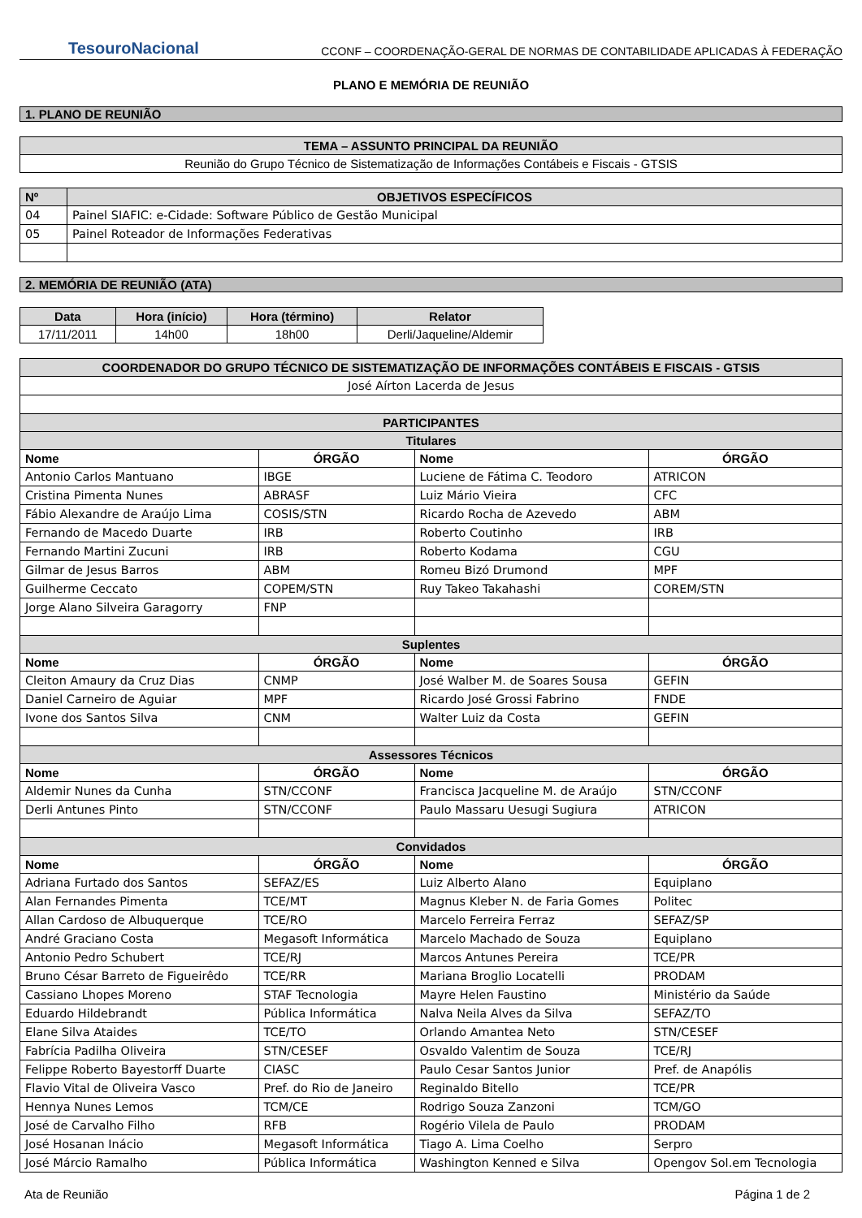TesouroNacional
CCONF – COORDENAÇÃO-GERAL DE NORMAS DE CONTABILIDADE APLICADAS À FEDERAÇÃO
PLANO E MEMÓRIA DE REUNIÃO
1. PLANO DE REUNIÃO
| TEMA – ASSUNTO PRINCIPAL DA REUNIÃO |
| --- |
| Reunião do Grupo Técnico de Sistematização de Informações Contábeis e Fiscais - GTSIS |
| Nº | OBJETIVOS ESPECÍFICOS |
| --- | --- |
| 04 | Painel SIAFIC: e-Cidade: Software Público de Gestão Municipal |
| 05 | Painel Roteador de Informações Federativas |
2. MEMÓRIA DE REUNIÃO (ATA)
| Data | Hora (início) | Hora (término) | Relator |
| --- | --- | --- | --- |
| 17/11/2011 | 14h00 | 18h00 | Derli/Jaqueline/Aldemir |
| COORDENADOR DO GRUPO TÉCNICO DE SISTEMATIZAÇÃO DE INFORMAÇÕES CONTÁBEIS E FISCAIS - GTSIS | | | |
| --- | --- | --- | --- |
| José Aírton Lacerda de Jesus | | | |
| PARTICIPANTES | | | |
| Titulares | | | |
| Nome | ÓRGÃO | Nome | ÓRGÃO |
| Antonio Carlos Mantuano | IBGE | Luciene de Fátima C. Teodoro | ATRICON |
| Cristina Pimenta Nunes | ABRASF | Luiz Mário Vieira | CFC |
| Fábio Alexandre de Araújo Lima | COSIS/STN | Ricardo Rocha de Azevedo | ABM |
| Fernando de Macedo Duarte | IRB | Roberto Coutinho | IRB |
| Fernando Martini Zucuni | IRB | Roberto Kodama | CGU |
| Gilmar de Jesus Barros | ABM | Romeu Bizó Drumond | MPF |
| Guilherme Ceccato | COPEM/STN | Ruy Takeo Takahashi | COREM/STN |
| Jorge Alano Silveira Garagorry | FNP | | |
| Suplentes | | | |
| Nome | ÓRGÃO | Nome | ÓRGÃO |
| Cleiton Amaury da Cruz Dias | CNMP | José Walber M. de Soares Sousa | GEFIN |
| Daniel Carneiro de Aguiar | MPF | Ricardo José Grossi Fabrino | FNDE |
| Ivone dos Santos Silva | CNM | Walter Luiz da Costa | GEFIN |
| Assessores Técnicos | | | |
| Nome | ÓRGÃO | Nome | ÓRGÃO |
| Aldemir Nunes da Cunha | STN/CCONF | Francisca Jacqueline M. de Araújo | STN/CCONF |
| Derli Antunes Pinto | STN/CCONF | Paulo Massaru Uesugi Sugiura | ATRICON |
| Convidados | | | |
| Nome | ÓRGÃO | Nome | ÓRGÃO |
| Adriana Furtado dos Santos | SEFAZ/ES | Luiz Alberto Alano | Equiplano |
| Alan Fernandes Pimenta | TCE/MT | Magnus Kleber N. de Faria Gomes | Politec |
| Allan Cardoso de Albuquerque | TCE/RO | Marcelo Ferreira Ferraz | SEFAZ/SP |
| André Graciano Costa | Megasoft Informática | Marcelo Machado de Souza | Equiplano |
| Antonio Pedro Schubert | TCE/RJ | Marcos Antunes Pereira | TCE/PR |
| Bruno César Barreto de Figueirêdo | TCE/RR | Mariana Broglio Locatelli | PRODAM |
| Cassiano Lhopes Moreno | STAF Tecnologia | Mayre Helen Faustino | Ministério da Saúde |
| Eduardo Hildebrandt | Pública Informática | Nalva Neila Alves da Silva | SEFAZ/TO |
| Elane Silva Ataides | TCE/TO | Orlando Amantea Neto | STN/CESEF |
| Fabrícia Padilha Oliveira | STN/CESEF | Osvaldo Valentim de Souza | TCE/RJ |
| Felippe Roberto Bayestorff Duarte | CIASC | Paulo Cesar Santos Junior | Pref. de Anapólis |
| Flavio Vital de Oliveira Vasco | Pref. do Rio de Janeiro | Reginaldo Bitello | TCE/PR |
| Hennya Nunes Lemos | TCM/CE | Rodrigo Souza Zanzoni | TCM/GO |
| José de Carvalho Filho | RFB | Rogério Vilela de Paulo | PRODAM |
| José Hosanan Inácio | Megasoft Informática | Tiago A. Lima Coelho | Serpro |
| José Márcio Ramalho | Pública Informática | Washington Kenned e Silva | Opengov Sol.em Tecnologia |
Ata de Reunião Página 1 de 2